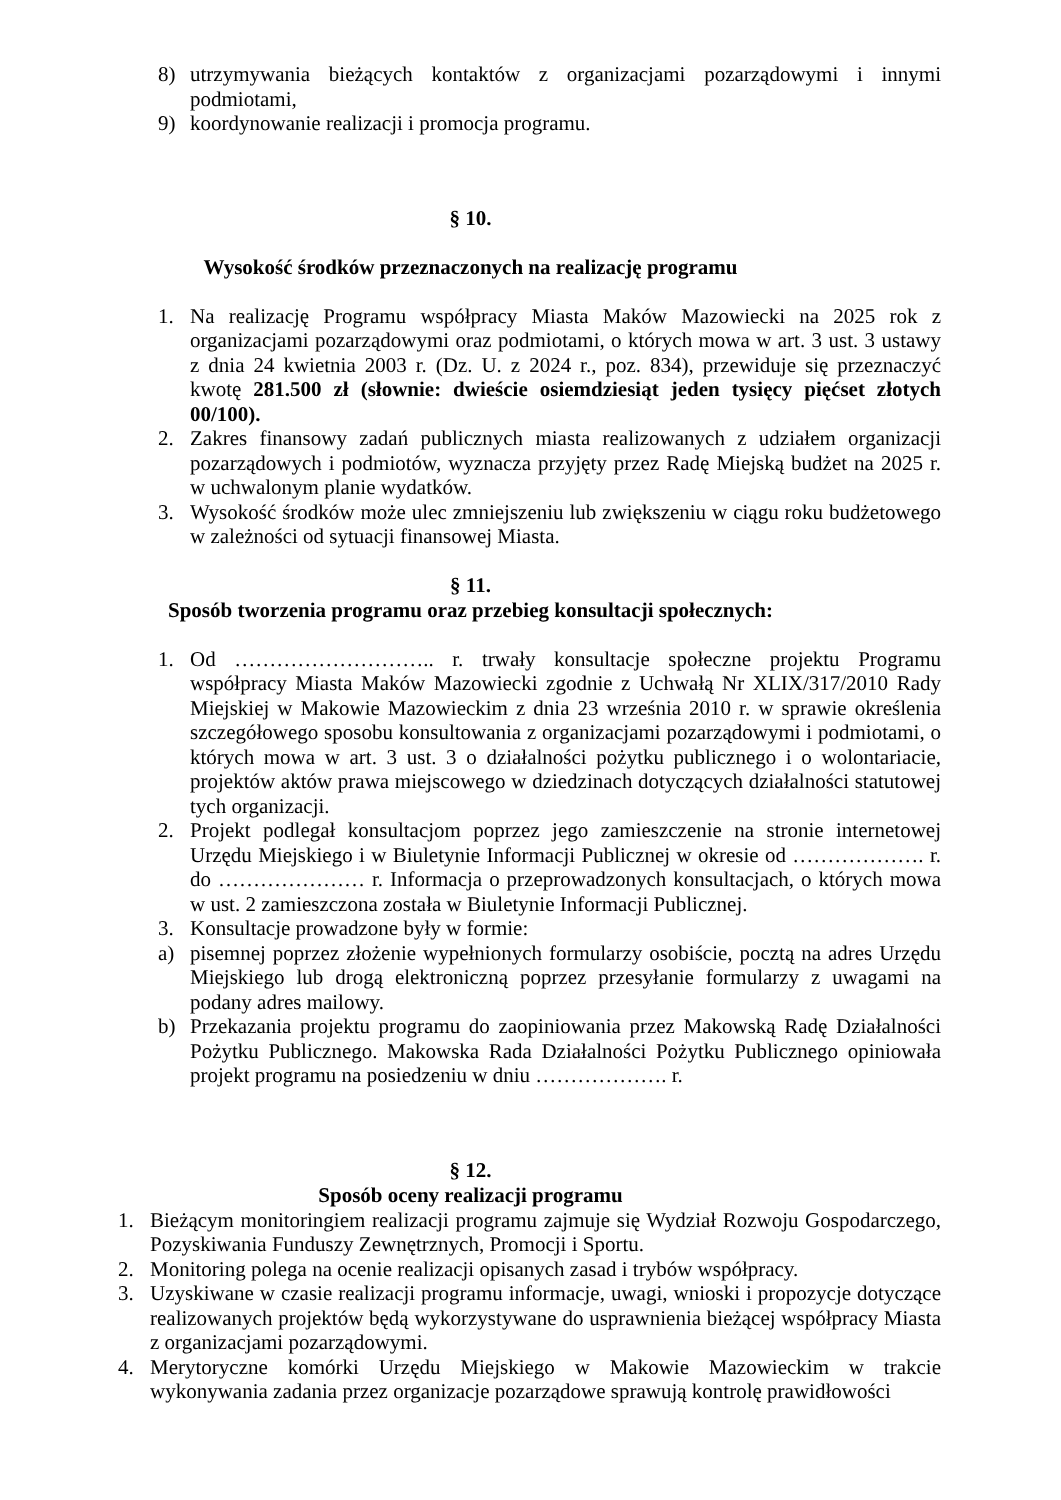8) utrzymywania bieżących kontaktów z organizacjami pozarządowymi i innymi podmiotami,
9) koordynowanie realizacji i promocja programu.
§ 10.
Wysokość środków przeznaczonych na realizację programu
1. Na realizację Programu współpracy Miasta Maków Mazowiecki na 2025 rok z organizacjami pozarządowymi oraz podmiotami, o których mowa w art. 3 ust. 3 ustawy z dnia 24 kwietnia 2003 r. (Dz. U. z 2024 r., poz. 834), przewiduje się przeznaczyć kwotę 281.500 zł (słownie: dwieście osiemdziesiąt jeden tysięcy pięćset złotych 00/100).
2. Zakres finansowy zadań publicznych miasta realizowanych z udziałem organizacji pozarządowych i podmiotów, wyznacza przyjęty przez Radę Miejską budżet na 2025 r. w uchwalonym planie wydatków.
3. Wysokość środków może ulec zmniejszeniu lub zwiększeniu w ciągu roku budżetowego w zależności od sytuacji finansowej Miasta.
§ 11.
Sposób tworzenia programu oraz przebieg konsultacji społecznych:
1. Od ……………………….. r. trwały konsultacje społeczne projektu Programu współpracy Miasta Maków Mazowiecki zgodnie z Uchwałą Nr XLIX/317/2010 Rady Miejskiej w Makowie Mazowieckim z dnia 23 września 2010 r. w sprawie określenia szczegółowego sposobu konsultowania z organizacjami pozarządowymi i podmiotami, o których mowa w art. 3 ust. 3 o działalności pożytku publicznego i o wolontariacie, projektów aktów prawa miejscowego w dziedzinach dotyczących działalności statutowej tych organizacji.
2. Projekt podlegał konsultacjom poprzez jego zamieszczenie na stronie internetowej Urzędu Miejskiego i w Biuletynie Informacji Publicznej w okresie od ………………. r. do ………………… r. Informacja o przeprowadzonych konsultacjach, o których mowa w ust. 2 zamieszczona została w Biuletynie Informacji Publicznej.
3. Konsultacje prowadzone były w formie:
a) pisemnej poprzez złożenie wypełnionych formularzy osobiście, pocztą na adres Urzędu Miejskiego lub drogą elektroniczną poprzez przesyłanie formularzy z uwagami na podany adres mailowy.
b) Przekazania projektu programu do zaopiniowania przez Makowską Radę Działalności Pożytku Publicznego. Makowska Rada Działalności Pożytku Publicznego opiniowała projekt programu na posiedzeniu w dniu ………………. r.
§ 12.
Sposób oceny realizacji programu
1. Bieżącym monitoringiem realizacji programu zajmuje się Wydział Rozwoju Gospodarczego, Pozyskiwania Funduszy Zewnętrznych, Promocji i Sportu.
2. Monitoring polega na ocenie realizacji opisanych zasad i trybów współpracy.
3. Uzyskiwane w czasie realizacji programu informacje, uwagi, wnioski i propozycje dotyczące realizowanych projektów będą wykorzystywane do usprawnienia bieżącej współpracy Miasta z organizacjami pozarządowymi.
4. Merytoryczne komórki Urzędu Miejskiego w Makowie Mazowieckim w trakcie wykonywania zadania przez organizacje pozarządowe sprawują kontrolę prawidłowości